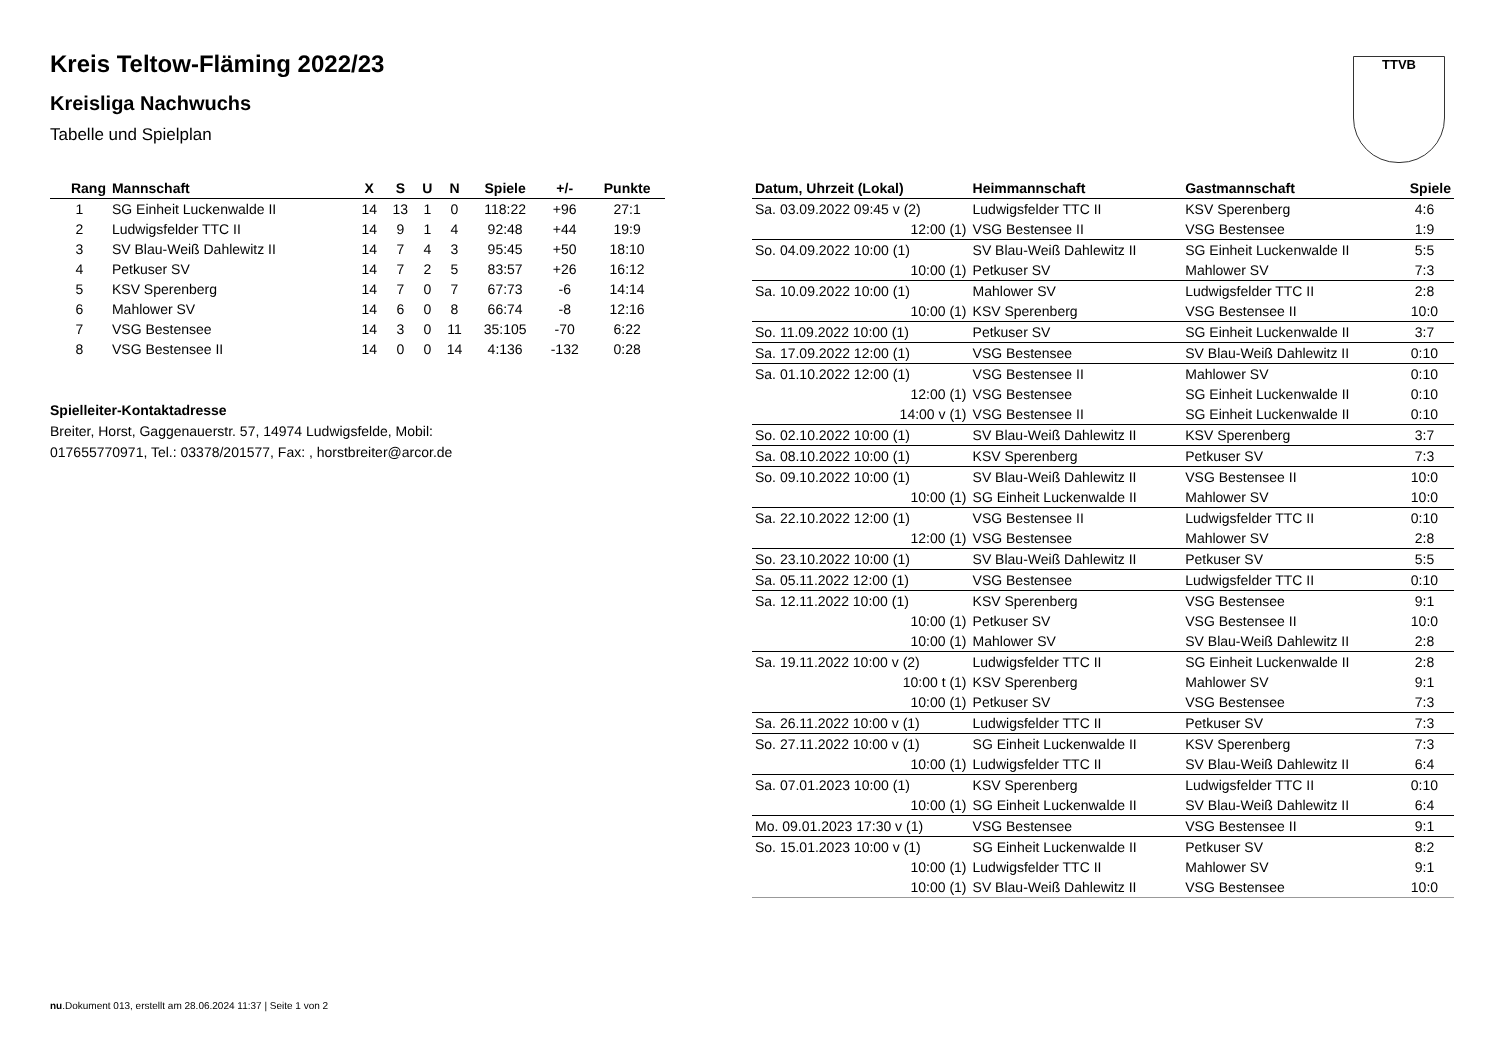Kreis Teltow-Fläming 2022/23
Kreisliga Nachwuchs
Tabelle und Spielplan
TTVB
| Rang | Mannschaft | X | S | U | N | Spiele | +/- | Punkte |
| --- | --- | --- | --- | --- | --- | --- | --- | --- |
| 1 | SG Einheit Luckenwalde II | 14 | 13 | 1 | 0 | 118:22 | +96 | 27:1 |
| 2 | Ludwigsfelder TTC II | 14 | 9 | 1 | 4 | 92:48 | +44 | 19:9 |
| 3 | SV Blau-Weiß Dahlewitz II | 14 | 7 | 4 | 3 | 95:45 | +50 | 18:10 |
| 4 | Petkuser SV | 14 | 7 | 2 | 5 | 83:57 | +26 | 16:12 |
| 5 | KSV Sperenberg | 14 | 7 | 0 | 7 | 67:73 | -6 | 14:14 |
| 6 | Mahlower SV | 14 | 6 | 0 | 8 | 66:74 | -8 | 12:16 |
| 7 | VSG Bestensee | 14 | 3 | 0 | 11 | 35:105 | -70 | 6:22 |
| 8 | VSG Bestensee II | 14 | 0 | 0 | 14 | 4:136 | -132 | 0:28 |
Spielleiter-Kontaktadresse
Breiter, Horst, Gaggenauerstr. 57, 14974 Ludwigsfelde, Mobil: 017655770971, Tel.: 03378/201577, Fax: , horstbreiter@arcor.de
| Datum, Uhrzeit (Lokal) | Heimmannschaft | Gastmannschaft | Spiele |
| --- | --- | --- | --- |
| Sa. 03.09.2022 09:45 v (2) | Ludwigsfelder TTC II | KSV Sperenberg | 4:6 |
| 12:00 (1) | VSG Bestensee II | VSG Bestensee | 1:9 |
| So. 04.09.2022 10:00 (1) | SV Blau-Weiß Dahlewitz II | SG Einheit Luckenwalde II | 5:5 |
| 10:00 (1) | Petkuser SV | Mahlower SV | 7:3 |
| Sa. 10.09.2022 10:00 (1) | Mahlower SV | Ludwigsfelder TTC II | 2:8 |
| 10:00 (1) | KSV Sperenberg | VSG Bestensee II | 10:0 |
| So. 11.09.2022 10:00 (1) | Petkuser SV | SG Einheit Luckenwalde II | 3:7 |
| Sa. 17.09.2022 12:00 (1) | VSG Bestensee | SV Blau-Weiß Dahlewitz II | 0:10 |
| Sa. 01.10.2022 12:00 (1) | VSG Bestensee II | Mahlower SV | 0:10 |
| 12:00 (1) | VSG Bestensee | SG Einheit Luckenwalde II | 0:10 |
| 14:00 v (1) | VSG Bestensee II | SG Einheit Luckenwalde II | 0:10 |
| So. 02.10.2022 10:00 (1) | SV Blau-Weiß Dahlewitz II | KSV Sperenberg | 3:7 |
| Sa. 08.10.2022 10:00 (1) | KSV Sperenberg | Petkuser SV | 7:3 |
| So. 09.10.2022 10:00 (1) | SV Blau-Weiß Dahlewitz II | VSG Bestensee II | 10:0 |
| 10:00 (1) | SG Einheit Luckenwalde II | Mahlower SV | 10:0 |
| Sa. 22.10.2022 12:00 (1) | VSG Bestensee II | Ludwigsfelder TTC II | 0:10 |
| 12:00 (1) | VSG Bestensee | Mahlower SV | 2:8 |
| So. 23.10.2022 10:00 (1) | SV Blau-Weiß Dahlewitz II | Petkuser SV | 5:5 |
| Sa. 05.11.2022 12:00 (1) | VSG Bestensee | Ludwigsfelder TTC II | 0:10 |
| Sa. 12.11.2022 10:00 (1) | KSV Sperenberg | VSG Bestensee | 9:1 |
| 10:00 (1) | Petkuser SV | VSG Bestensee II | 10:0 |
| 10:00 (1) | Mahlower SV | SV Blau-Weiß Dahlewitz II | 2:8 |
| Sa. 19.11.2022 10:00 v (2) | Ludwigsfelder TTC II | SG Einheit Luckenwalde II | 2:8 |
| 10:00 t (1) | KSV Sperenberg | Mahlower SV | 9:1 |
| 10:00 (1) | Petkuser SV | VSG Bestensee | 7:3 |
| Sa. 26.11.2022 10:00 v (1) | Ludwigsfelder TTC II | Petkuser SV | 7:3 |
| So. 27.11.2022 10:00 v (1) | SG Einheit Luckenwalde II | KSV Sperenberg | 7:3 |
| 10:00 (1) | Ludwigsfelder TTC II | SV Blau-Weiß Dahlewitz II | 6:4 |
| Sa. 07.01.2023 10:00 (1) | KSV Sperenberg | Ludwigsfelder TTC II | 0:10 |
| 10:00 (1) | SG Einheit Luckenwalde II | SV Blau-Weiß Dahlewitz II | 6:4 |
| Mo. 09.01.2023 17:30 v (1) | VSG Bestensee | VSG Bestensee II | 9:1 |
| So. 15.01.2023 10:00 v (1) | SG Einheit Luckenwalde II | Petkuser SV | 8:2 |
| 10:00 (1) | Ludwigsfelder TTC II | Mahlower SV | 9:1 |
| 10:00 (1) | SV Blau-Weiß Dahlewitz II | VSG Bestensee | 10:0 |
nu.Dokument 013, erstellt am 28.06.2024 11:37 | Seite 1 von 2